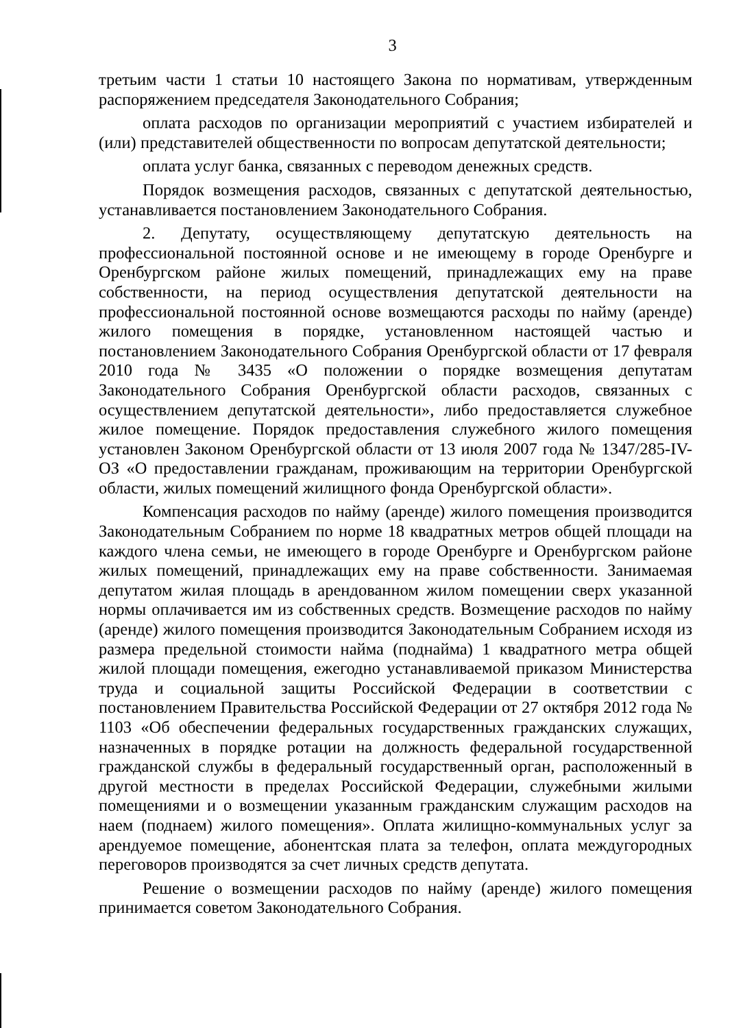3
третьим части 1 статьи 10 настоящего Закона по нормативам, утвержденным распоряжением председателя Законодательного Собрания;
оплата расходов по организации мероприятий с участием избирателей и (или) представителей общественности по вопросам депутатской деятельности;
оплата услуг банка, связанных с переводом денежных средств.
Порядок возмещения расходов, связанных с депутатской деятельностью, устанавливается постановлением Законодательного Собрания.
2. Депутату, осуществляющему депутатскую деятельность на профессиональной постоянной основе и не имеющему в городе Оренбурге и Оренбургском районе жилых помещений, принадлежащих ему на праве собственности, на период осуществления депутатской деятельности на профессиональной постоянной основе возмещаются расходы по найму (аренде) жилого помещения в порядке, установленном настоящей частью и постановлением Законодательного Собрания Оренбургской области от 17 февраля 2010 года № 3435 «О положении о порядке возмещения депутатам Законодательного Собрания Оренбургской области расходов, связанных с осуществлением депутатской деятельности», либо предоставляется служебное жилое помещение. Порядок предоставления служебного жилого помещения установлен Законом Оренбургской области от 13 июля 2007 года № 1347/285-IV-ОЗ «О предоставлении гражданам, проживающим на территории Оренбургской области, жилых помещений жилищного фонда Оренбургской области».
Компенсация расходов по найму (аренде) жилого помещения производится Законодательным Собранием по норме 18 квадратных метров общей площади на каждого члена семьи, не имеющего в городе Оренбурге и Оренбургском районе жилых помещений, принадлежащих ему на праве собственности. Занимаемая депутатом жилая площадь в арендованном жилом помещении сверх указанной нормы оплачивается им из собственных средств. Возмещение расходов по найму (аренде) жилого помещения производится Законодательным Собранием исходя из размера предельной стоимости найма (поднайма) 1 квадратного метра общей жилой площади помещения, ежегодно устанавливаемой приказом Министерства труда и социальной защиты Российской Федерации в соответствии с постановлением Правительства Российской Федерации от 27 октября 2012 года № 1103 «Об обеспечении федеральных государственных гражданских служащих, назначенных в порядке ротации на должность федеральной государственной гражданской службы в федеральный государственный орган, расположенный в другой местности в пределах Российской Федерации, служебными жилыми помещениями и о возмещении указанным гражданским служащим расходов на наем (поднаем) жилого помещения». Оплата жилищно-коммунальных услуг за арендуемое помещение, абонентская плата за телефон, оплата междугородных переговоров производятся за счет личных средств депутата.
Решение о возмещении расходов по найму (аренде) жилого помещения принимается советом Законодательного Собрания.